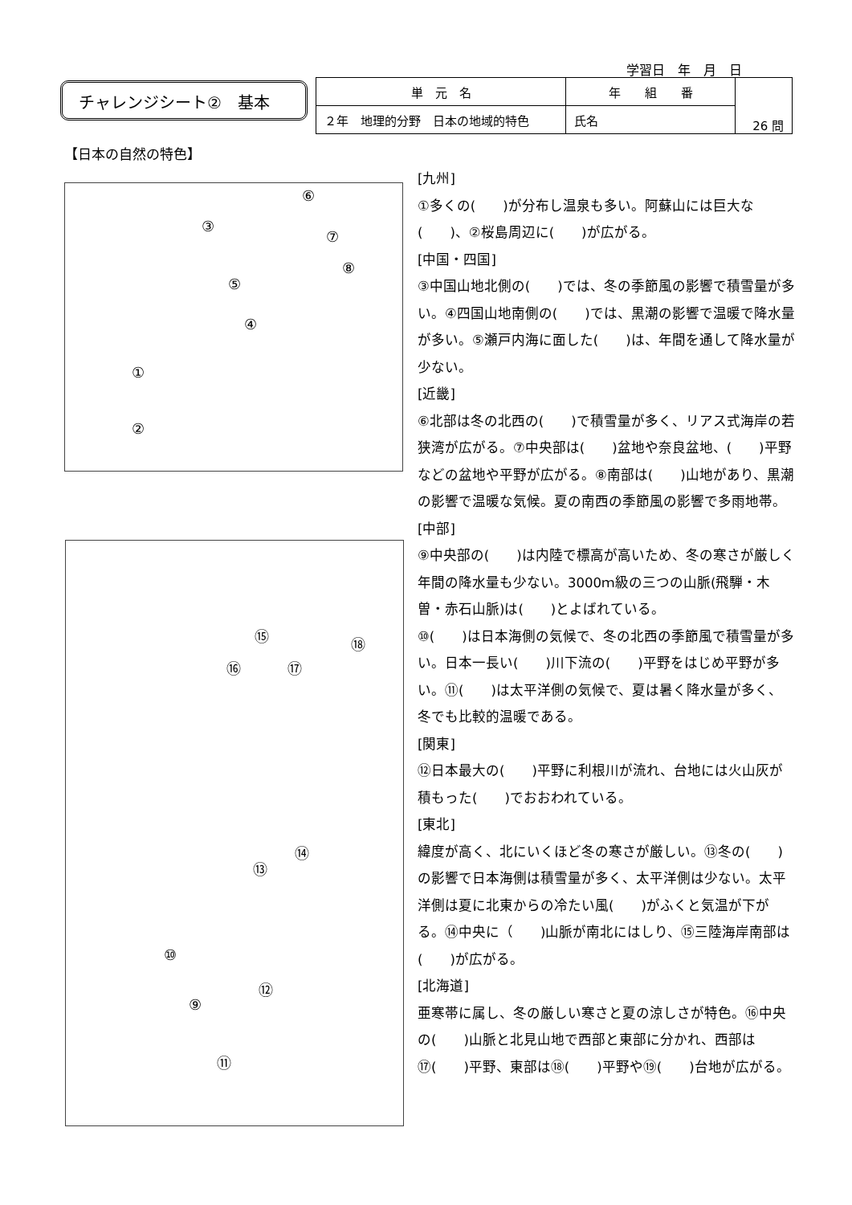学習日　年　月　日
チャレンジシート②　基本
| 単 元 名 | 年 組 番 | 26 問 |
| ２年 地理的分野 日本の地域的特色 | 氏名 | |
【日本の自然の特色】
⑥
③
⑦
⑧
⑤
④
①
②
⑮ ⑱
⑯ ⑰
⑭
⑬
⑩
⑫
⑨
⑪
[九州]
①多くの(　　)が分布し温泉も多い。阿蘇山には巨大な(　　)、②桜島周辺に(　　)が広がる。
[中国・四国]
③中国山地北側の(　　)では、冬の季節風の影響で積雪量が多い。④四国山地南側の(　　)では、黒潮の影響で温暖で降水量が多い。⑤瀬戸内海に面した(　　)は、年間を通して降水量が少ない。
[近畿]
⑥北部は冬の北西の(　　)で積雪量が多く、リアス式海岸の若狭湾が広がる。⑦中央部は(　　)盆地や奈良盆地、(　　)平野などの盆地や平野が広がる。⑧南部は(　　)山地があり、黒潮の影響で温暖な気候。夏の南西の季節風の影響で多雨地帯。
[中部]
⑨中央部の(　　)は内陸で標高が高いため、冬の寒さが厳しく年間の降水量も少ない。3000ｍ級の三つの山脈(飛騨・木曽・赤石山脈)は(　　)とよばれている。
⑩(　　)は日本海側の気候で、冬の北西の季節風で積雪量が多い。日本一長い(　　)川下流の(　　)平野をはじめ平野が多い。⑪(　　)は太平洋側の気候で、夏は暑く降水量が多く、冬でも比較的温暖である。
[関東]
⑫日本最大の(　　)平野に利根川が流れ、台地には火山灰が積もった(　　)でおおわれている。
[東北]
緯度が高く、北にいくほど冬の寒さが厳しい。⑬冬の(　　)の影響で日本海側は積雪量が多く、太平洋側は少ない。太平洋側は夏に北東からの冷たい風(　　)がふくと気温が下がる。⑭中央に（　　)山脈が南北にはしり、⑮三陸海岸南部は(　　)が広がる。
[北海道]
亜寒帯に属し、冬の厳しい寒さと夏の涼しさが特色。⑯中央の(　　)山脈と北見山地で西部と東部に分かれ、西部は⑰(　　)平野、東部は⑱(　　)平野や⑲(　　)台地が広がる。